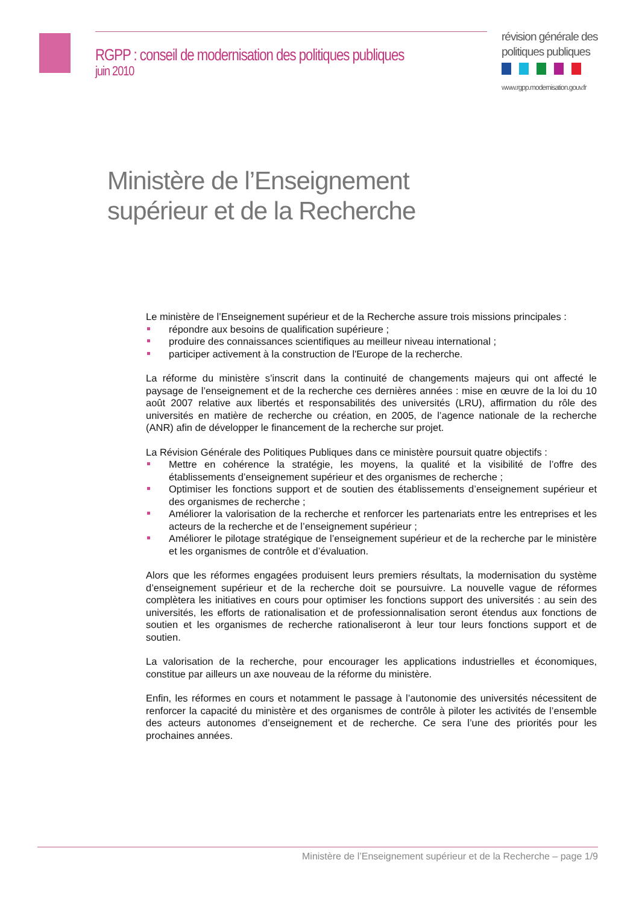RGPP : conseil de modernisation des politiques publiques
juin 2010
révision générale des
politiques publiques
www.rgpp.modernisation.gouv.fr
Ministère de l’Enseignement
supérieur et de la Recherche
Le ministère de l’Enseignement supérieur et de la Recherche assure trois missions principales :
répondre aux besoins de qualification supérieure ;
produire des connaissances scientifiques au meilleur niveau international ;
participer activement à la construction de l'Europe de la recherche.
La réforme du ministère s’inscrit dans la continuité de changements majeurs qui ont affecté le paysage de l’enseignement et de la recherche ces dernières années : mise en œuvre de la loi du 10 août 2007 relative aux libertés et responsabilités des universités (LRU), affirmation du rôle des universités en matière de recherche ou création, en 2005, de l’agence nationale de la recherche (ANR) afin de développer le financement de la recherche sur projet.
La Révision Générale des Politiques Publiques dans ce ministère poursuit quatre objectifs :
Mettre en cohérence la stratégie, les moyens, la qualité et la visibilité de l’offre des établissements d’enseignement supérieur et des organismes de recherche ;
Optimiser les fonctions support et de soutien des établissements d’enseignement supérieur et des organismes de recherche ;
Améliorer la valorisation de la recherche et renforcer les partenariats entre les entreprises et les acteurs de la recherche et de l’enseignement supérieur ;
Améliorer le pilotage stratégique de l’enseignement supérieur et de la recherche par le ministère et les organismes de contrôle et d’évaluation.
Alors que les réformes engagées produisent leurs premiers résultats, la modernisation du système d’enseignement supérieur et de la recherche doit se poursuivre. La nouvelle vague de réformes complètera les initiatives en cours pour optimiser les fonctions support des universités : au sein des universités, les efforts de rationalisation et de professionnalisation seront étendus aux fonctions de soutien et les organismes de recherche rationaliseront à leur tour leurs fonctions support et de soutien.
La valorisation de la recherche, pour encourager les applications industrielles et économiques, constitue par ailleurs un axe nouveau de la réforme du ministère.
Enfin, les réformes en cours et notamment le passage à l’autonomie des universités nécessitent de renforcer la capacité du ministère et des organismes de contrôle à piloter les activités de l’ensemble des acteurs autonomes d’enseignement et de recherche. Ce sera l’une des priorités pour les prochaines années.
Ministère de l’Enseignement supérieur et de la Recherche – page 1/9